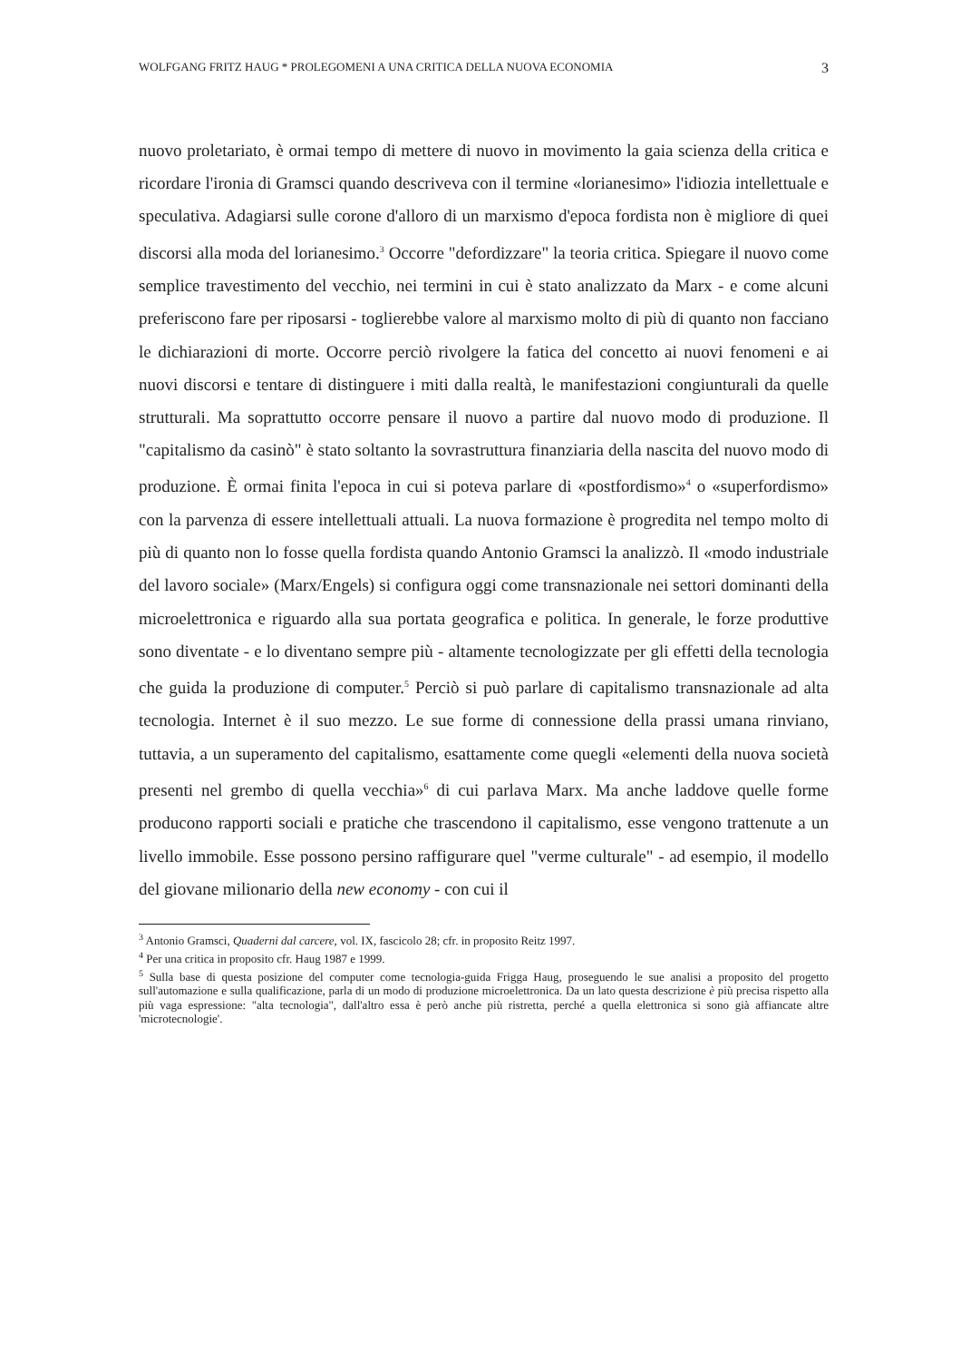WOLFGANG FRITZ HAUG * PROLEGOMENI A UNA CRITICA DELLA NUOVA ECONOMIA 3
nuovo proletariato, è ormai tempo di mettere di nuovo in movimento la gaia scienza della critica e ricordare l'ironia di Gramsci quando descriveva con il termine «lorianesimo» l'idiozia intellettuale e speculativa. Adagiarsi sulle corone d'alloro di un marxismo d'epoca fordista non è migliore di quei discorsi alla moda del lorianesimo.<sup>3</sup> Occorre "defordizzare" la teoria critica. Spiegare il nuovo come semplice travestimento del vecchio, nei termini in cui è stato analizzato da Marx - e come alcuni preferiscono fare per riposarsi - toglierebbe valore al marxismo molto di più di quanto non facciano le dichiarazioni di morte. Occorre perciò rivolgere la fatica del concetto ai nuovi fenomeni e ai nuovi discorsi e tentare di distinguere i miti dalla realtà, le manifestazioni congiunturali da quelle strutturali. Ma soprattutto occorre pensare il nuovo a partire dal nuovo modo di produzione. Il "capitalismo da casinò" è stato soltanto la sovrastruttura finanziaria della nascita del nuovo modo di produzione. È ormai finita l'epoca in cui si poteva parlare di «postfordismo»<sup>4</sup> o «superfordismo» con la parvenza di essere intellettuali attuali. La nuova formazione è progredita nel tempo molto di più di quanto non lo fosse quella fordista quando Antonio Gramsci la analizzò. Il «modo industriale del lavoro sociale» (Marx/Engels) si configura oggi come transnazionale nei settori dominanti della microelettronica e riguardo alla sua portata geografica e politica. In generale, le forze produttive sono diventate - e lo diventano sempre più - altamente tecnologizzate per gli effetti della tecnologia che guida la produzione di computer.<sup>5</sup> Perciò si può parlare di capitalismo transnazionale ad alta tecnologia. Internet è il suo mezzo. Le sue forme di connessione della prassi umana rinviano, tuttavia, a un superamento del capitalismo, esattamente come quegli «elementi della nuova società presenti nel grembo di quella vecchia»<sup>6</sup> di cui parlava Marx. Ma anche laddove quelle forme producono rapporti sociali e pratiche che trascendono il capitalismo, esse vengono trattenute a un livello immobile. Esse possono persino raffigurare quel "verme culturale" - ad esempio, il modello del giovane milionario della new economy - con cui il
<sup>3</sup> Antonio Gramsci, Quaderni dal carcere, vol. IX, fascicolo 28; cfr. in proposito Reitz 1997.
<sup>4</sup> Per una critica in proposito cfr. Haug 1987 e 1999.
<sup>5</sup> Sulla base di questa posizione del computer come tecnologia-guida Frigga Haug, proseguendo le sue analisi a proposito del progetto sull'automazione e sulla qualificazione, parla di un modo di produzione microelettronica. Da un lato questa descrizione è più precisa rispetto alla più vaga espressione: "alta tecnologia", dall'altro essa è però anche più ristretta, perché a quella elettronica si sono già affiancate altre 'microtecnologie'.